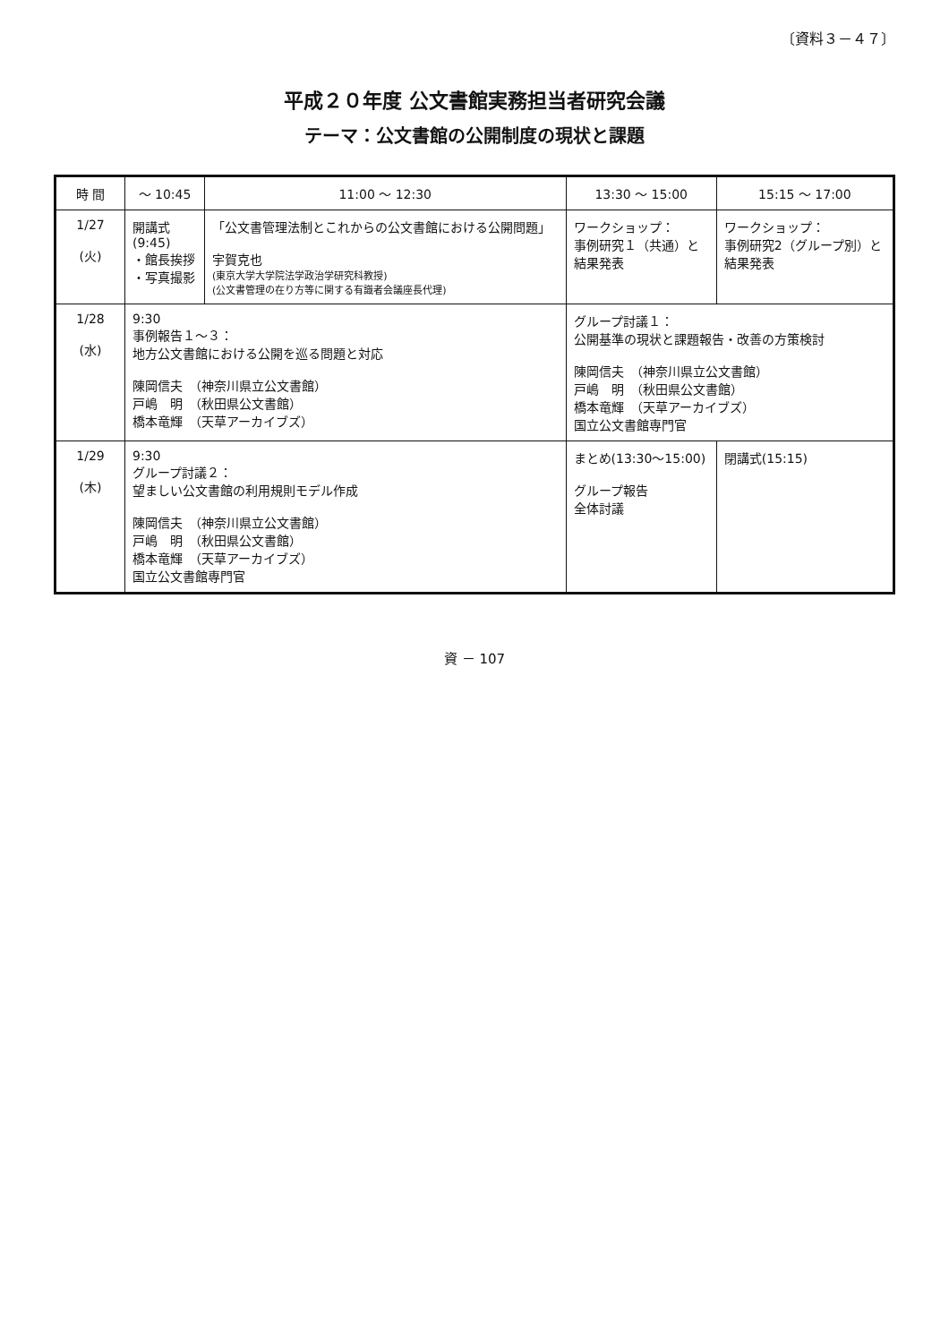〔資料３－４７〕
平成２０年度 公文書館実務担当者研究会議
テーマ：公文書館の公開制度の現状と課題
| 時 間 | ～ 10:45 | 11:00 ～ 12:30 | 13:30 ～ 15:00 | 15:15 ～ 17:00 |
| --- | --- | --- | --- | --- |
| 1/27 (火) | 開講式 (9:45) ・館長挨拶 ・写真撮影 | 「公文書管理法制とこれからの公文書館における公開問題」 宇賀克也 (東京大学大学院法学政治学研究科教授) (公文書管理の在り方等に関する有識者会議座長代理) | ワークショップ： 事例研究１（共通）と 結果発表 | ワークショップ： 事例研究2（グループ別）と 結果発表 |
| 1/28 (水) | 9:30 事例報告１～３： 地方公文書館における公開を巡る問題と対応 陳岡信夫 （神奈川県立公文書館） 戸嶋 明 （秋田県公文書館） 橋本竜輝 （天草アーカイブズ） | | グループ討議１： 公開基準の現状と課題報告・改善の方策検討 陳岡信夫 （神奈川県立公文書館） 戸嶋 明 （秋田県公文書館） 橋本竜輝 （天草アーカイブズ） 国立公文書館専門官 | |
| 1/29 (木) | 9:30 グループ討議２： 望ましい公文書館の利用規則モデル作成 陳岡信夫 （神奈川県立公文書館） 戸嶋 明 （秋田県公文書館） 橋本竜輝 （天草アーカイブズ） 国立公文書館専門官 | | まとめ(13:30～15:00) グループ報告 全体討議 | 閉講式(15:15) |
資 － 107